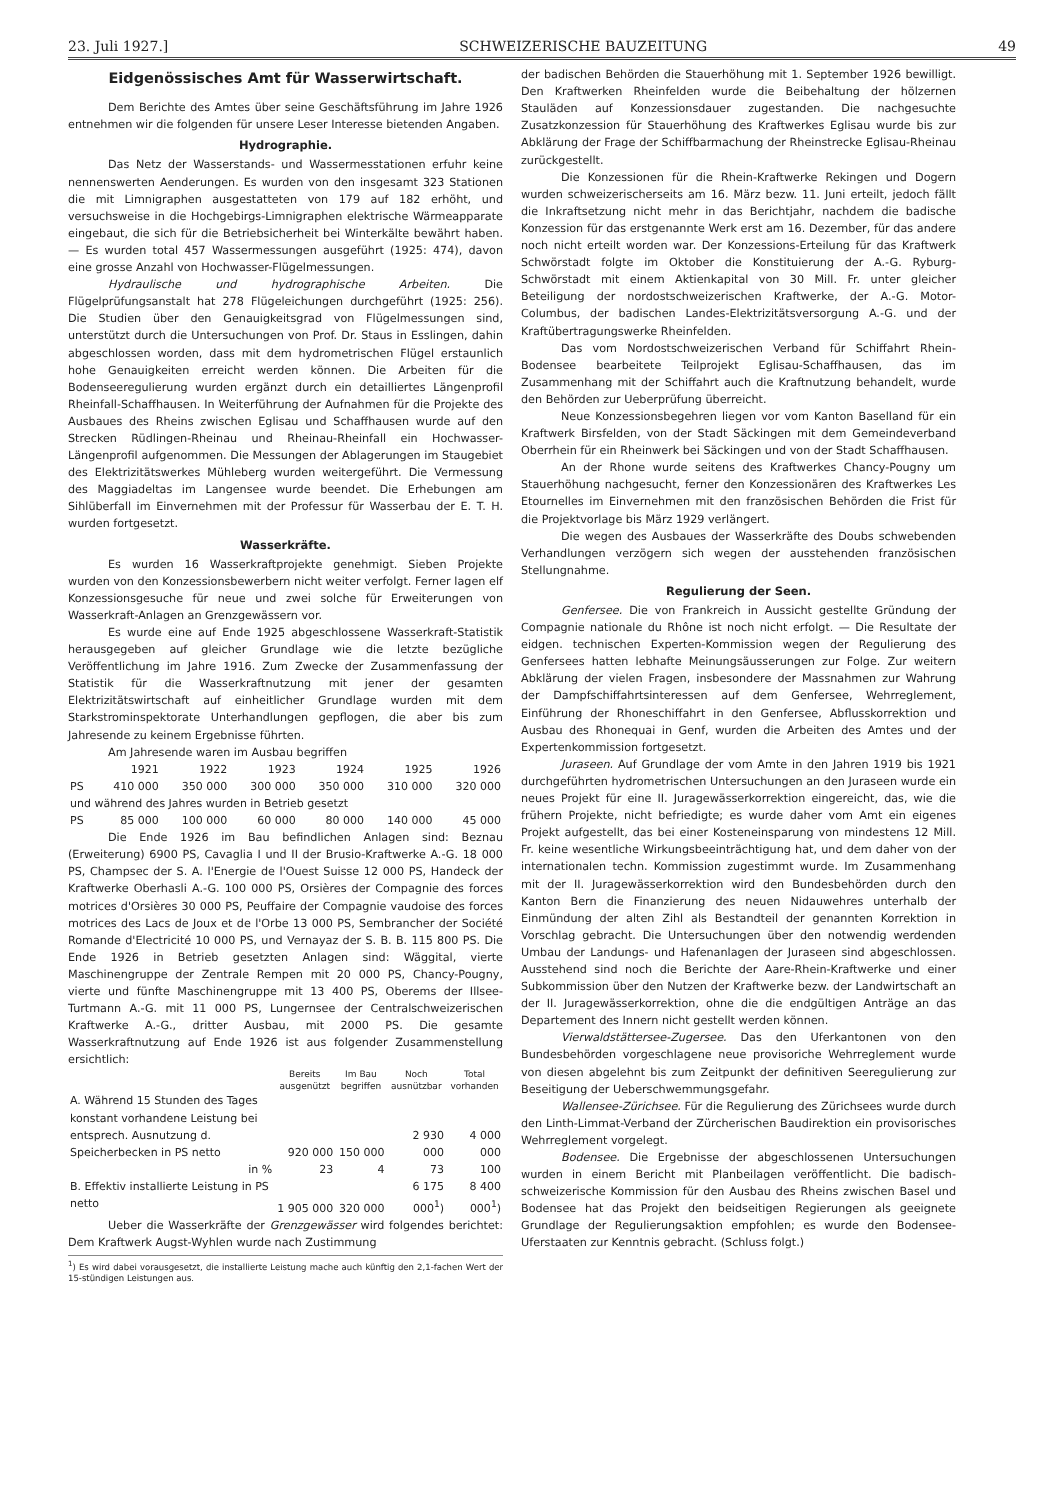23. Juli 1927.] SCHWEIZERISCHE BAUZEITUNG 49
Eidgenössisches Amt für Wasserwirtschaft.
Dem Berichte des Amtes über seine Geschäftsführung im Jahre 1926 entnehmen wir die folgenden für unsere Leser Interesse bietenden Angaben.
Hydrographie.
Das Netz der Wasserstands- und Wassermesstationen erfuhr keine nennenswerten Aenderungen. Es wurden von den insgesamt 323 Stationen die mit Limnigraphen ausgestatteten von 179 auf 182 erhöht, und versuchsweise in die Hochgebirgs-Limnigraphen elektrische Wärmeapparate eingebaut, die sich für die Betriebsicherheit bei Winterkälte bewährt haben. — Es wurden total 457 Wassermessungen ausgeführt (1925: 474), davon eine grosse Anzahl von Hochwasser-Flügelmessungen.
Hydraulische und hydrographische Arbeiten. Die Flügelprüfungsanstalt hat 278 Flügeleichungen durchgeführt (1925: 256). Die Studien über den Genauigkeitsgrad von Flügelmessungen sind, unterstützt durch die Untersuchungen von Prof. Dr. Staus in Esslingen, dahin abgeschlossen worden, dass mit dem hydrometrischen Flügel erstaunlich hohe Genauigkeiten erreicht werden können. Die Arbeiten für die Bodenseeregulierung wurden ergänzt durch ein detailliertes Längenprofil Rheinfall-Schaffhausen. In Weiterführung der Aufnahmen für die Projekte des Ausbaues des Rheins zwischen Eglisau und Schaffhausen wurde auf den Strecken Rüdlingen-Rheinau und Rheinau-Rheinfall ein Hochwasser-Längenprofil aufgenommen. Die Messungen der Ablagerungen im Staugebiet des Elektrizitätswerkes Mühleberg wurden weitergeführt. Die Vermessung des Maggiadeltas im Langensee wurde beendet. Die Erhebungen am Sihlüberfall im Einvernehmen mit der Professur für Wasserbau der E. T. H. wurden fortgesetzt.
Wasserkräfte.
Es wurden 16 Wasserkraftprojekte genehmigt. Sieben Projekte wurden von den Konzessionsbewerbern nicht weiter verfolgt. Ferner lagen elf Konzessionsgesuche für neue und zwei solche für Erweiterungen von Wasserkraft-Anlagen an Grenzgewässern vor.
Es wurde eine auf Ende 1925 abgeschlossene Wasserkraft-Statistik herausgegeben auf gleicher Grundlage wie die letzte bezügliche Veröffentlichung im Jahre 1916. Zum Zwecke der Zusammenfassung der Statistik für die Wasserkraftnutzung mit jener der gesamten Elektrizitätswirtschaft auf einheitlicher Grundlage wurden mit dem Starkstrominspektorate Unterhandlungen gepflogen, die aber bis zum Jahresende zu keinem Ergebnisse führten.
Am Jahresende waren im Ausbau begriffen
| | 1921 | 1922 | 1923 | 1924 | 1925 | 1926 |
| PS | 410 000 | 350 000 | 300 000 | 350 000 | 310 000 | 320 000 |
| und während des Jahres wurden in Betrieb gesetzt | | | | | | |
| PS | 85 000 | 100 000 | 60 000 | 80 000 | 140 000 | 45 000 |
Die Ende 1926 im Bau befindlichen Anlagen sind: Beznau (Erweiterung) 6900 PS, Cavaglia I und II der Brusio-Kraftwerke A.-G. 18 000 PS, Champsec der S. A. l'Energie de l'Ouest Suisse 12 000 PS, Handeck der Kraftwerke Oberhasli A.-G. 100 000 PS, Orsières der Compagnie des forces motrices d'Orsières 30 000 PS, Peuffaire der Compagnie vaudoise des forces motrices des Lacs de Joux et de l'Orbe 13 000 PS, Sembrancher der Société Romande d'Electricité 10 000 PS, und Vernayaz der S. B. B. 115 800 PS. Die Ende 1926 in Betrieb gesetzten Anlagen sind: Wäggital, vierte Maschinengruppe der Zentrale Rempen mit 20 000 PS, Chancy-Pougny, vierte und fünfte Maschinengruppe mit 13 400 PS, Oberems der Illsee-Turtmann A.-G. mit 11 000 PS, Lungernsee der Centralschweizerischen Kraftwerke A.-G., dritter Ausbau, mit 2000 PS. Die gesamte Wasserkraftnutzung auf Ende 1926 ist aus folgender Zusammenstellung ersichtlich:
| | Bereits ausgenützt | Im Bau begriffen | Noch ausnützbar | Total vorhanden |
| --- | --- | --- | --- | --- |
| A. Während 15 Stunden des Tages konstant vorhandene Leistung bei entsprech. Ausnutzung d. Speicherbecken in PS netto | 920 000 | 150 000 | 2 930 000 | 4 000 000 |
| in % | 23 | 4 | 73 | 100 |
| B. Effektiv installierte Leistung in PS netto | 1 905 000 | 320 000 | 6 175 000<sup>1</sup>) | 8 400 000<sup>1</sup>) |
Ueber die Wasserkräfte der Grenzgewässer wird folgendes berichtet: Dem Kraftwerk Augst-Wyhlen wurde nach Zustimmung
<sup>1</sup>) Es wird dabei vorausgesetzt, die installierte Leistung mache auch künftig den 2,1-fachen Wert der 15-stündigen Leistungen aus.
der badischen Behörden die Stauerhöhung mit 1. September 1926 bewilligt. Den Kraftwerken Rheinfelden wurde die Beibehaltung der hölzernen Stauläden auf Konzessionsdauer zugestanden. Die nachgesuchte Zusatzkonzession für Stauerhöhung des Kraftwerkes Eglisau wurde bis zur Abklärung der Frage der Schiffbarmachung der Rheinstrecke Eglisau-Rheinau zurückgestellt.
Die Konzessionen für die Rhein-Kraftwerke Rekingen und Dogern wurden schweizerischerseits am 16. März bezw. 11. Juni erteilt, jedoch fällt die Inkraftsetzung nicht mehr in das Berichtjahr, nachdem die badische Konzession für das erstgenannte Werk erst am 16. Dezember, für das andere noch nicht erteilt worden war. Der Konzessions-Erteilung für das Kraftwerk Schwörstadt folgte im Oktober die Konstituierung der A.-G. Ryburg-Schwörstadt mit einem Aktienkapital von 30 Mill. Fr. unter gleicher Beteiligung der nordostschweizerischen Kraftwerke, der A.-G. Motor-Columbus, der badischen Landes-Elektrizitätsversorgung A.-G. und der Kraftübertragungswerke Rheinfelden.
Das vom Nordostschweizerischen Verband für Schiffahrt Rhein-Bodensee bearbeitete Teilprojekt Eglisau-Schaffhausen, das im Zusammenhang mit der Schiffahrt auch die Kraftnutzung behandelt, wurde den Behörden zur Ueberprüfung überreicht.
Neue Konzessionsbegehren liegen vor vom Kanton Baselland für ein Kraftwerk Birsfelden, von der Stadt Säckingen mit dem Gemeindeverband Oberrhein für ein Rheinwerk bei Säckingen und von der Stadt Schaffhausen.
An der Rhone wurde seitens des Kraftwerkes Chancy-Pougny um Stauerhöhung nachgesucht, ferner den Konzessionären des Kraftwerkes Les Etournelles im Einvernehmen mit den französischen Behörden die Frist für die Projektvorlage bis März 1929 verlängert.
Die wegen des Ausbaues der Wasserkräfte des Doubs schwebenden Verhandlungen verzögern sich wegen der ausstehenden französischen Stellungnahme.
Regulierung der Seen.
Genfersee. Die von Frankreich in Aussicht gestellte Gründung der Compagnie nationale du Rhône ist noch nicht erfolgt. — Die Resultate der eidgen. technischen Experten-Kommission wegen der Regulierung des Genfersees hatten lebhafte Meinungsäusserungen zur Folge. Zur weitern Abklärung der vielen Fragen, insbesondere der Massnahmen zur Wahrung der Dampfschiffahrtsinteressen auf dem Genfersee, Wehrreglement, Einführung der Rhoneschiffahrt in den Genfersee, Abflusskorrektion und Ausbau des Rhonequai in Genf, wurden die Arbeiten des Amtes und der Expertenkommission fortgesetzt.
Juraseen. Auf Grundlage der vom Amte in den Jahren 1919 bis 1921 durchgeführten hydrometrischen Untersuchungen an den Juraseen wurde ein neues Projekt für eine II. Juragewässerkorrektion eingereicht, das, wie die frühern Projekte, nicht befriedigte; es wurde daher vom Amt ein eigenes Projekt aufgestellt, das bei einer Kosteneinsparung von mindestens 12 Mill. Fr. keine wesentliche Wirkungsbeeinträchtigung hat, und dem daher von der internationalen techn. Kommission zugestimmt wurde. Im Zusammenhang mit der II. Juragewässerkorrektion wird den Bundesbehörden durch den Kanton Bern die Finanzierung des neuen Nidauwehres unterhalb der Einmündung der alten Zihl als Bestandteil der genannten Korrektion in Vorschlag gebracht. Die Untersuchungen über den notwendig werdenden Umbau der Landungs- und Hafenanlagen der Juraseen sind abgeschlossen. Ausstehend sind noch die Berichte der Aare-Rhein-Kraftwerke und einer Subkommission über den Nutzen der Kraftwerke bezw. der Landwirtschaft an der II. Juragewässerkorrektion, ohne die die endgültigen Anträge an das Departement des Innern nicht gestellt werden können.
Vierwaldstättersee-Zugersee. Das den Uferkantonen von den Bundesbehörden vorgeschlagene neue provisoriche Wehrreglement wurde von diesen abgelehnt bis zum Zeitpunkt der definitiven Seeregulierung zur Beseitigung der Ueberschwemmungsgefahr.
Wallensee-Zürichsee. Für die Regulierung des Zürichsees wurde durch den Linth-Limmat-Verband der Zürcherischen Baudirektion ein provisorisches Wehrreglement vorgelegt.
Bodensee. Die Ergebnisse der abgeschlossenen Untersuchungen wurden in einem Bericht mit Planbeilagen veröffentlicht. Die badisch-schweizerische Kommission für den Ausbau des Rheins zwischen Basel und Bodensee hat das Projekt den beidseitigen Regierungen als geeignete Grundlage der Regulierungsaktion empfohlen; es wurde den Bodensee-Uferstaaten zur Kenntnis gebracht. (Schluss folgt.)